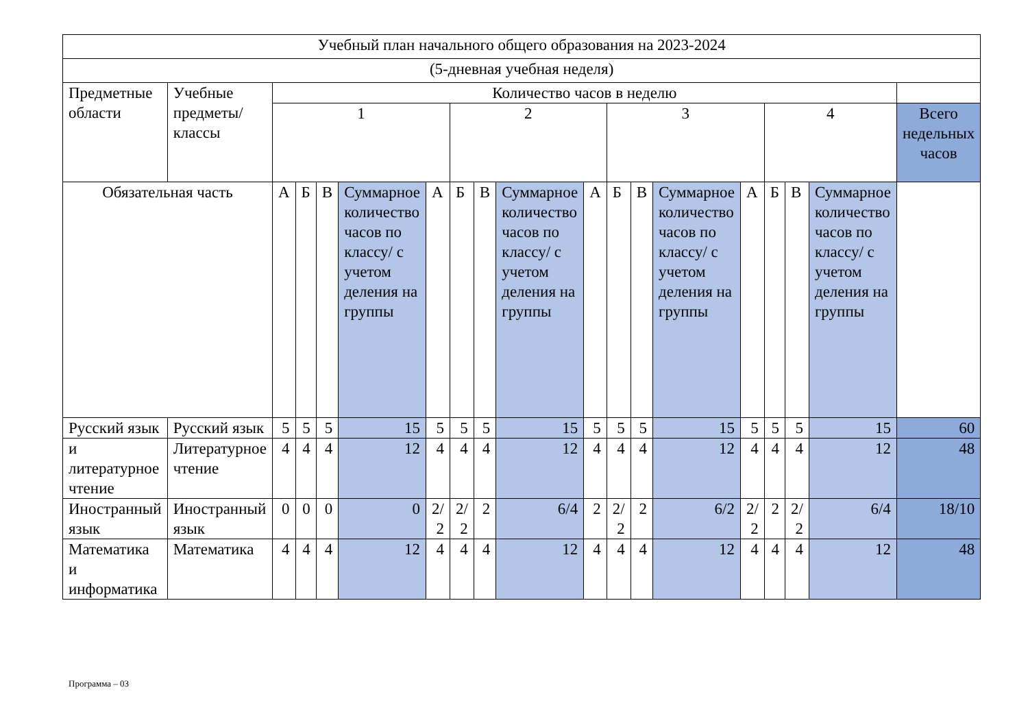| Учебный план начального общего образования на 2023-2024 | | | | | | | | | | | | | | | | | | |
| (5-дневная учебная неделя) | | | | | | | | | | | | | | | | | | |
| Предметные области | Учебные предметы/ классы | Количество часов в неделю | | | | | | | | | | | | | | | | |
| | | 1 | | | | | 2 | | | | 3 | | | | 4 | | | Всего недельных часов |
| Обязательная часть | | А | Б | В | Суммарное количество часов по классу/ с учетом деления на группы | А | Б | В | Суммарное количество часов по классу/ с учетом деления на группы | А | Б | В | Суммарное количество часов по классу/ с учетом деления на группы | А | Б | В | Суммарное количество часов по классу/ с учетом деления на группы | |
| Русский язык | Русский язык | 5 | 5 | 5 | 15 | 5 | 5 | 5 | 15 | 5 | 5 | 5 | 15 | 5 | 5 | 5 | 15 | 60 |
| и литературное чтение | Литературное чтение | 4 | 4 | 4 | 12 | 4 | 4 | 4 | 12 | 4 | 4 | 4 | 12 | 4 | 4 | 4 | 12 | 48 |
| Иностранный язык | Иностранный язык | 0 | 0 | 0 | 0 | 2/ 2 | 2/ 2 | 2 | 6/4 | 2 | 2/ 2 | 2 | 6/2 | 2/ 2 | 2 | 2/ 2 | 6/4 | 18/10 |
| Математика и информатика | Математика | 4 | 4 | 4 | 12 | 4 | 4 | 4 | 12 | 4 | 4 | 4 | 12 | 4 | 4 | 4 | 12 | 48 |
Программа – 03